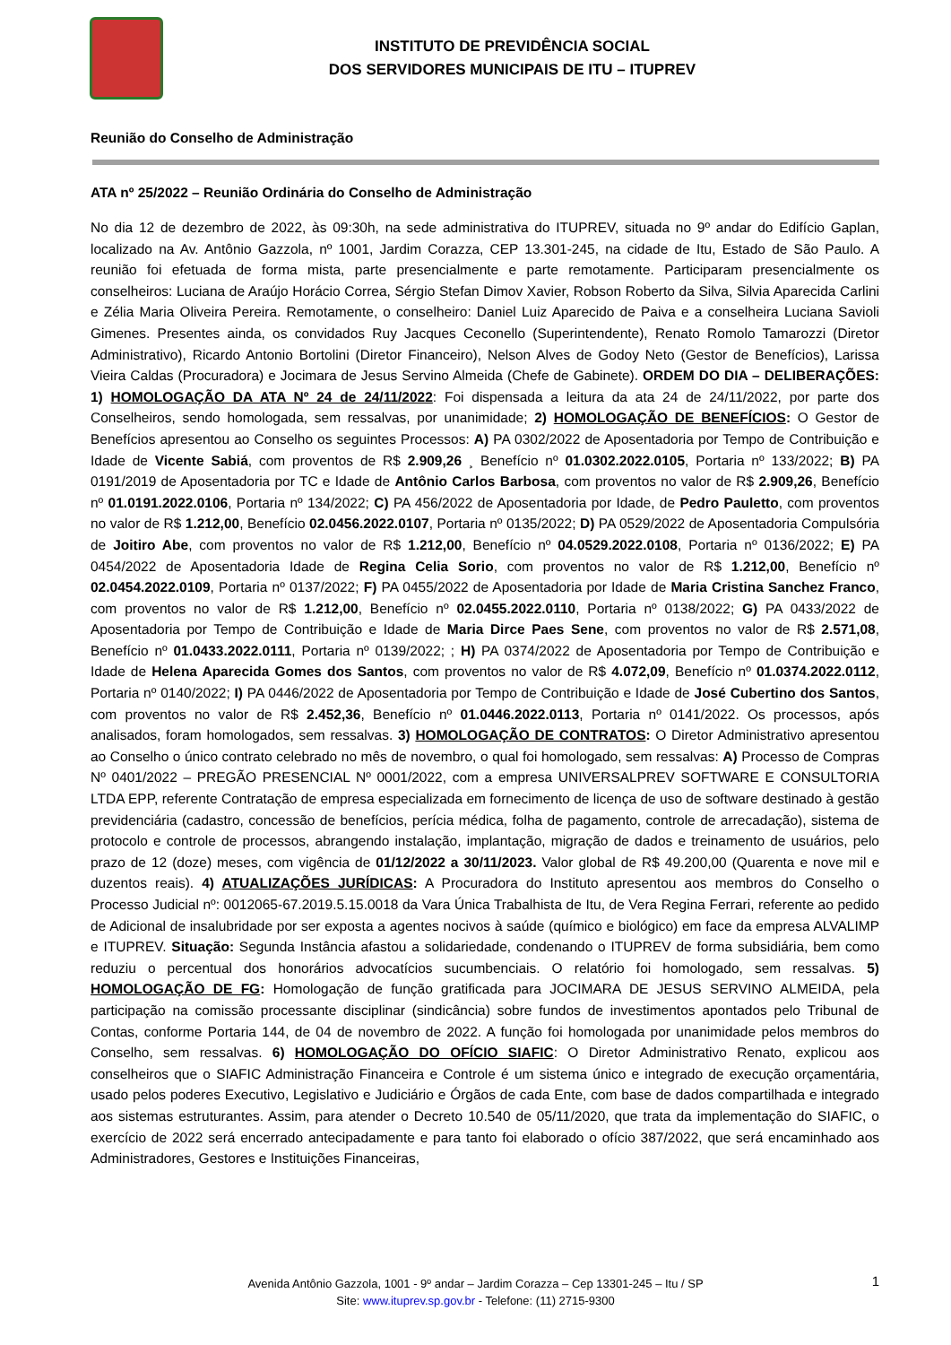INSTITUTO DE PREVIDÊNCIA SOCIAL
DOS SERVIDORES MUNICIPAIS DE ITU – ITUPREV
Reunião do Conselho de Administração
ATA nº 25/2022 – Reunião Ordinária do Conselho de Administração
No dia 12 de dezembro de 2022, às 09:30h, na sede administrativa do ITUPREV, situada no 9º andar do Edifício Gaplan, localizado na Av. Antônio Gazzola, nº 1001, Jardim Corazza, CEP 13.301-245, na cidade de Itu, Estado de São Paulo. A reunião foi efetuada de forma mista, parte presencialmente e parte remotamente. Participaram presencialmente os conselheiros: Luciana de Araújo Horácio Correa, Sérgio Stefan Dimov Xavier, Robson Roberto da Silva, Silvia Aparecida Carlini e Zélia Maria Oliveira Pereira. Remotamente, o conselheiro: Daniel Luiz Aparecido de Paiva e a conselheira Luciana Savioli Gimenes. Presentes ainda, os convidados Ruy Jacques Ceconello (Superintendente), Renato Romolo Tamarozzi (Diretor Administrativo), Ricardo Antonio Bortolini (Diretor Financeiro), Nelson Alves de Godoy Neto (Gestor de Benefícios), Larissa Vieira Caldas (Procuradora) e Jocimara de Jesus Servino Almeida (Chefe de Gabinete). ORDEM DO DIA – DELIBERAÇÕES: 1) HOMOLOGAÇÃO DA ATA Nº 24 de 24/11/2022: Foi dispensada a leitura da ata 24 de 24/11/2022, por parte dos Conselheiros, sendo homologada, sem ressalvas, por unanimidade; 2) HOMOLOGAÇÃO DE BENEFÍCIOS: O Gestor de Benefícios apresentou ao Conselho os seguintes Processos: A) PA 0302/2022 de Aposentadoria por Tempo de Contribuição e Idade de Vicente Sabiá, com proventos de R$ 2.909,26 ¸ Benefício nº 01.0302.2022.0105, Portaria nº 133/2022; B) PA 0191/2019 de Aposentadoria por TC e Idade de Antônio Carlos Barbosa, com proventos no valor de R$ 2.909,26, Benefício nº 01.0191.2022.0106, Portaria nº 134/2022; C) PA 456/2022 de Aposentadoria por Idade, de Pedro Pauletto, com proventos no valor de R$ 1.212,00, Benefício 02.0456.2022.0107, Portaria nº 0135/2022; D) PA 0529/2022 de Aposentadoria Compulsória de Joitiro Abe, com proventos no valor de R$ 1.212,00, Benefício nº 04.0529.2022.0108, Portaria nº 0136/2022; E) PA 0454/2022 de Aposentadoria Idade de Regina Celia Sorio, com proventos no valor de R$ 1.212,00, Benefício nº 02.0454.2022.0109, Portaria nº 0137/2022; F) PA 0455/2022 de Aposentadoria por Idade de Maria Cristina Sanchez Franco, com proventos no valor de R$ 1.212,00, Benefício nº 02.0455.2022.0110, Portaria nº 0138/2022; G) PA 0433/2022 de Aposentadoria por Tempo de Contribuição e Idade de Maria Dirce Paes Sene, com proventos no valor de R$ 2.571,08, Benefício nº 01.0433.2022.0111, Portaria nº 0139/2022; ; H) PA 0374/2022 de Aposentadoria por Tempo de Contribuição e Idade de Helena Aparecida Gomes dos Santos, com proventos no valor de R$ 4.072,09, Benefício nº 01.0374.2022.0112, Portaria nº 0140/2022; I) PA 0446/2022 de Aposentadoria por Tempo de Contribuição e Idade de José Cubertino dos Santos, com proventos no valor de R$ 2.452,36, Benefício nº 01.0446.2022.0113, Portaria nº 0141/2022. Os processos, após analisados, foram homologados, sem ressalvas. 3) HOMOLOGAÇÃO DE CONTRATOS: O Diretor Administrativo apresentou ao Conselho o único contrato celebrado no mês de novembro, o qual foi homologado, sem ressalvas: A) Processo de Compras Nº 0401/2022 – PREGÃO PRESENCIAL Nº 0001/2022, com a empresa UNIVERSALPREV SOFTWARE E CONSULTORIA LTDA EPP, referente Contratação de empresa especializada em fornecimento de licença de uso de software destinado à gestão previdenciária (cadastro, concessão de benefícios, perícia médica, folha de pagamento, controle de arrecadação), sistema de protocolo e controle de processos, abrangendo instalação, implantação, migração de dados e treinamento de usuários, pelo prazo de 12 (doze) meses, com vigência de 01/12/2022 a 30/11/2023. Valor global de R$ 49.200,00 (Quarenta e nove mil e duzentos reais). 4) ATUALIZAÇÕES JURÍDICAS: A Procuradora do Instituto apresentou aos membros do Conselho o Processo Judicial nº: 0012065-67.2019.5.15.0018 da Vara Única Trabalhista de Itu, de Vera Regina Ferrari, referente ao pedido de Adicional de insalubridade por ser exposta a agentes nocivos à saúde (químico e biológico) em face da empresa ALVALIMP e ITUPREV. Situação: Segunda Instância afastou a solidariedade, condenando o ITUPREV de forma subsidiária, bem como reduziu o percentual dos honorários advocatícios sucumbenciais. O relatório foi homologado, sem ressalvas. 5) HOMOLOGAÇÃO DE FG: Homologação de função gratificada para JOCIMARA DE JESUS SERVINO ALMEIDA, pela participação na comissão processante disciplinar (sindicância) sobre fundos de investimentos apontados pelo Tribunal de Contas, conforme Portaria 144, de 04 de novembro de 2022. A função foi homologada por unanimidade pelos membros do Conselho, sem ressalvas. 6) HOMOLOGAÇÃO DO OFÍCIO SIAFIC: O Diretor Administrativo Renato, explicou aos conselheiros que o SIAFIC Administração Financeira e Controle é um sistema único e integrado de execução orçamentária, usado pelos poderes Executivo, Legislativo e Judiciário e Órgãos de cada Ente, com base de dados compartilhada e integrado aos sistemas estruturantes. Assim, para atender o Decreto 10.540 de 05/11/2020, que trata da implementação do SIAFIC, o exercício de 2022 será encerrado antecipadamente e para tanto foi elaborado o ofício 387/2022, que será encaminhado aos Administradores, Gestores e Instituições Financeiras,
Avenida Antônio Gazzola, 1001 - 9º andar – Jardim Corazza – Cep 13301-245 – Itu / SP
Site: www.ituprev.sp.gov.br - Telefone: (11) 2715-9300
1